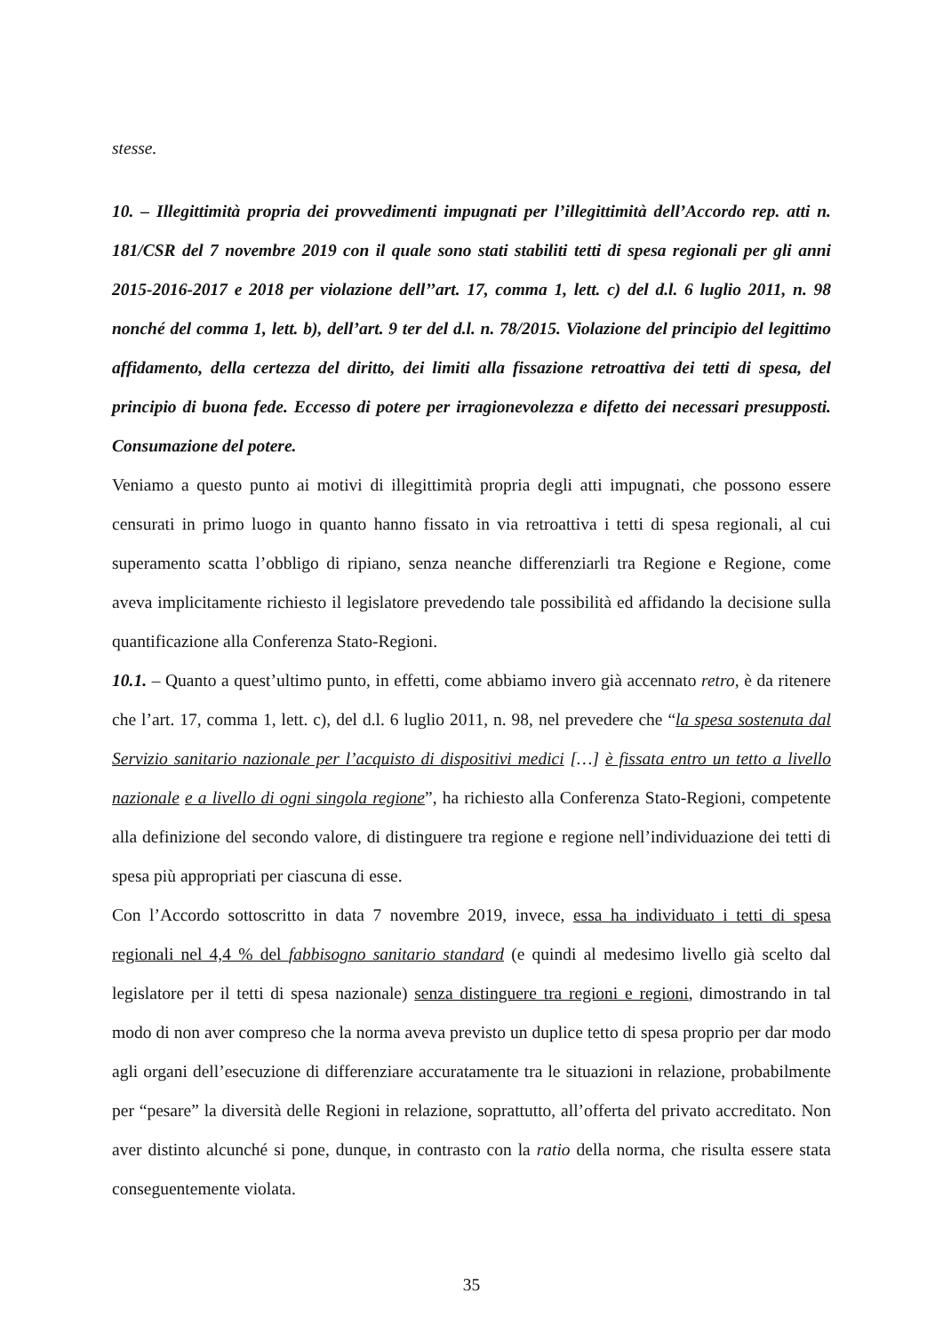stesse.
10. – Illegittimità propria dei provvedimenti impugnati per l’illegittimità dell’Accordo rep. atti n. 181/CSR del 7 novembre 2019 con il quale sono stati stabiliti tetti di spesa regionali per gli anni 2015-2016-2017 e 2018 per violazione dell’’art. 17, comma 1, lett. c) del d.l. 6 luglio 2011, n. 98 nonché del comma 1, lett. b), dell’art. 9 ter del d.l. n. 78/2015. Violazione del principio del legittimo affidamento, della certezza del diritto, dei limiti alla fissazione retroattiva dei tetti di spesa, del principio di buona fede. Eccesso di potere per irragionevolezza e difetto dei necessari presupposti. Consumazione del potere.
Veniamo a questo punto ai motivi di illegittimità propria degli atti impugnati, che possono essere censurati in primo luogo in quanto hanno fissato in via retroattiva i tetti di spesa regionali, al cui superamento scatta l’obbligo di ripiano, senza neanche differenziarli tra Regione e Regione, come aveva implicitamente richiesto il legislatore prevedendo tale possibilità ed affidando la decisione sulla quantificazione alla Conferenza Stato-Regioni.
10.1. – Quanto a quest’ultimo punto, in effetti, come abbiamo invero già accennato retro, è da ritenere che l’art. 17, comma 1, lett. c), del d.l. 6 luglio 2011, n. 98, nel prevedere che “la spesa sostenuta dal Servizio sanitario nazionale per l’acquisto di dispositivi medici […] è fissata entro un tetto a livello nazionale e a livello di ogni singola regione”, ha richiesto alla Conferenza Stato-Regioni, competente alla definizione del secondo valore, di distinguere tra regione e regione nell’individuazione dei tetti di spesa più appropriati per ciascuna di esse.
Con l’Accordo sottoscritto in data 7 novembre 2019, invece, essa ha individuato i tetti di spesa regionali nel 4,4 % del fabbisogno sanitario standard (e quindi al medesimo livello già scelto dal legislatore per il tetti di spesa nazionale) senza distinguere tra regioni e regioni, dimostrando in tal modo di non aver compreso che la norma aveva previsto un duplice tetto di spesa proprio per dar modo agli organi dell’esecuzione di differenziare accuratamente tra le situazioni in relazione, probabilmente per “pesare” la diversità delle Regioni in relazione, soprattutto, all’offerta del privato accreditato. Non aver distinto alcunché si pone, dunque, in contrasto con la ratio della norma, che risulta essere stata conseguentemente violata.
35